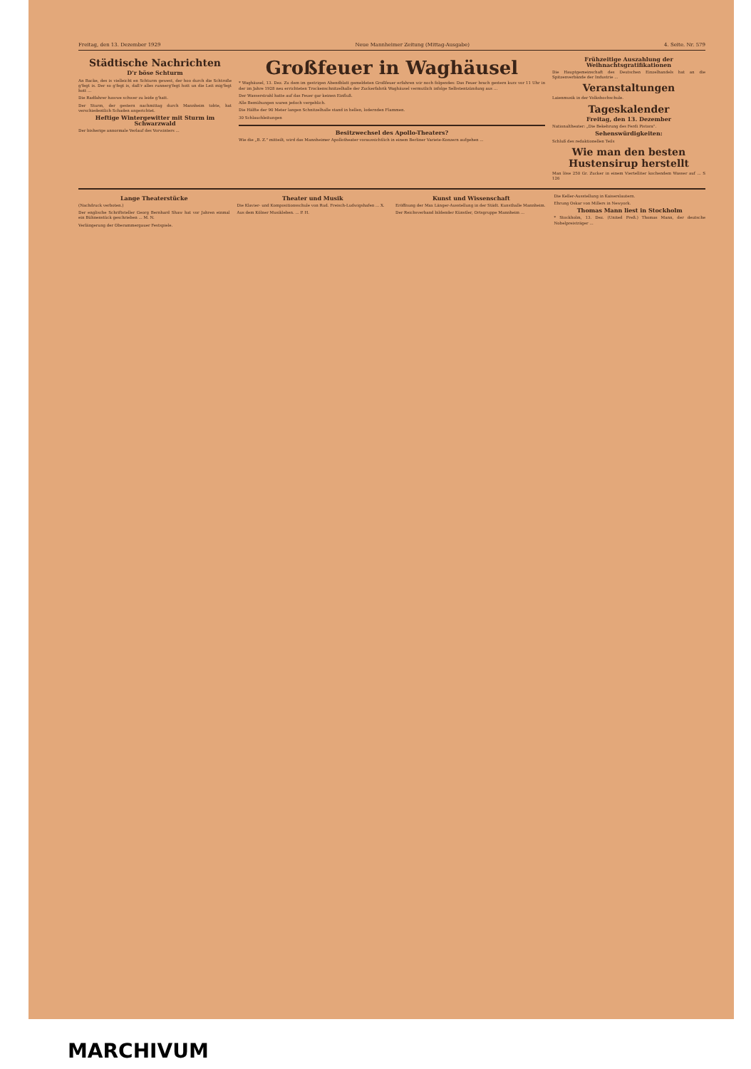Freitag, den 13. Dezember 1929 Neue Mannheimer Zeitung (Mittag-Ausgabe) 4. Seite. Nr. 579
Städtische Nachrichten
D'r böse Schturm
An Backe, des is vielleicht en Schturm gewest, der hoo durch die Schtroße g'fegt is. Der so g'fegt is, daß'r alles runnerg'fegt hott un die Leit mig'fegt hott ...
Die Radfahrer hawwe schwer zu leide g'hatt.
Der Sturm, der gestern nachmittag durch Mannheim tobte, hat verschiedentlich Schaden angerichtet.
Heftige Wintergewitter mit Sturm im Schwarzwald
Der bisherige annormale Verlauf des Vorwinters ...
Großfeuer in Waghäusel
* Waghäusel, 13. Dez. Zu dem im gestrigen Abendblatt gemeldeten Großfeuer erfahren wir noch folgendes: Das Feuer brach gestern kurz vor 11 Uhr in der im Jahre 1928 neu errichteten Trockenschnitzelhalle der Zuckerfabrik Waghäusel vermutlich infolge Selbstentzündung aus ...
Der Wasserstrahl hatte auf das Feuer gar keinen Einfluß.
Alle Bemühungen waren jedoch vergeblich.
Die Hälfte der 90 Meter langen Schnitzelhalle stand in hellen, lodernden Flammen.
30 Schlauchleitungen
Besitzwechsel des Apollo-Theaters?
Wie die „B. Z." mitteilt, wird das Mannheimer Apollotheater voraussichtlich in einem Berliner Variete-Konzern aufgehen ...
Frühzeitige Auszahlung der Weihnachtsgratifikationen
Die Hauptgemeinschaft des Deutschen Einzelhandels hat an die Spitzenverbände der Industrie ...
Veranstaltungen
Laienmusik in der Volkshochschule.
Tageskalender
Freitag, den 13. Dezember
Nationaltheater: „Die Bekehrung des Ferdi Pistora".
Sehenswürdigkeiten:
Schluß des redaktionellen Teils
Wie man den besten Hustensirup herstellt
Man löse 250 Gr. Zucker in einem Viertelliter kochendem Wasser auf ... S 126
Lange Theaterstücke
(Nachdruck verboten.)
Der englische Schriftsteller Georg Bernhard Shaw hat vor Jahren einmal ein Bühnenstück geschrieben ... M. N.
Verlängerung der Oberammergauer Festspiele.
Theater und Musik
Die Klavier- und Kompositionsschule von Rud. Freisch-Ludwigshafen ... X.
Aus dem Kölner Musikleben. ... P. H.
Kunst und Wissenschaft
Eröffnung der Max Länger-Ausstellung in der Städt. Kunsthalle Mannheim.
Der Reichsverband bildender Künstler, Ortsgruppe Mannheim ...
Die Keller-Ausstellung in Kaiserslautern.
Ehrung Oskar von Millers in Newyork.
Thomas Mann liest in Stockholm
* Stockholm, 13. Dez. (United Preß.) Thomas Mann, der deutsche Nobelpreisträger ...
MARCHIVUM